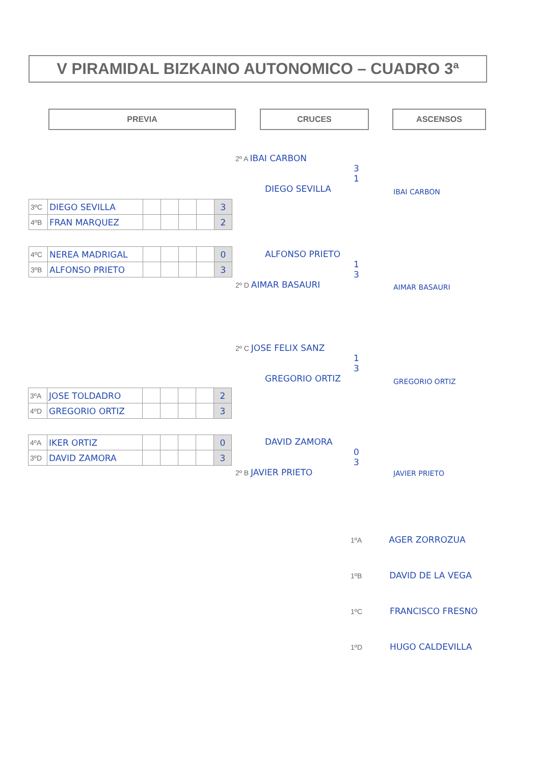V PIRAMIDAL BIZKAINO AUTONOMICO – CUADRO 3ª
PREVIA CRUCES ASCENSOS
| 3ºC | DIEGO SEVILLA | | | | | 3 |
| 4ºB | FRAN MARQUEZ | | | | | 2 |
| 4ºC | NEREA MADRIGAL | | | | | 0 |
| 3ºB | ALFONSO PRIETO | | | | | 3 |
| 3ºA | JOSE TOLDADRO | | | | | 2 |
| 4ºD | GREGORIO ORTIZ | | | | | 3 |
| 4ºA | IKER ORTIZ | | | | | 0 |
| 3ºD | DAVID ZAMORA | | | | | 3 |
2º A IBAI CARBON
3
1
DIEGO SEVILLA
IBAI CARBON
ALFONSO PRIETO
1
3
2º D AIMAR BASAURI
AIMAR BASAURI
2º C JOSE FELIX SANZ
1
3
GREGORIO ORTIZ
GREGORIO ORTIZ
DAVID ZAMORA
0
3
2º B JAVIER PRIETO
JAVIER PRIETO
1ºA AGER ZORROZUA
1ºB DAVID DE LA VEGA
1ºC FRANCISCO FRESNO
1ºD HUGO CALDEVILLA